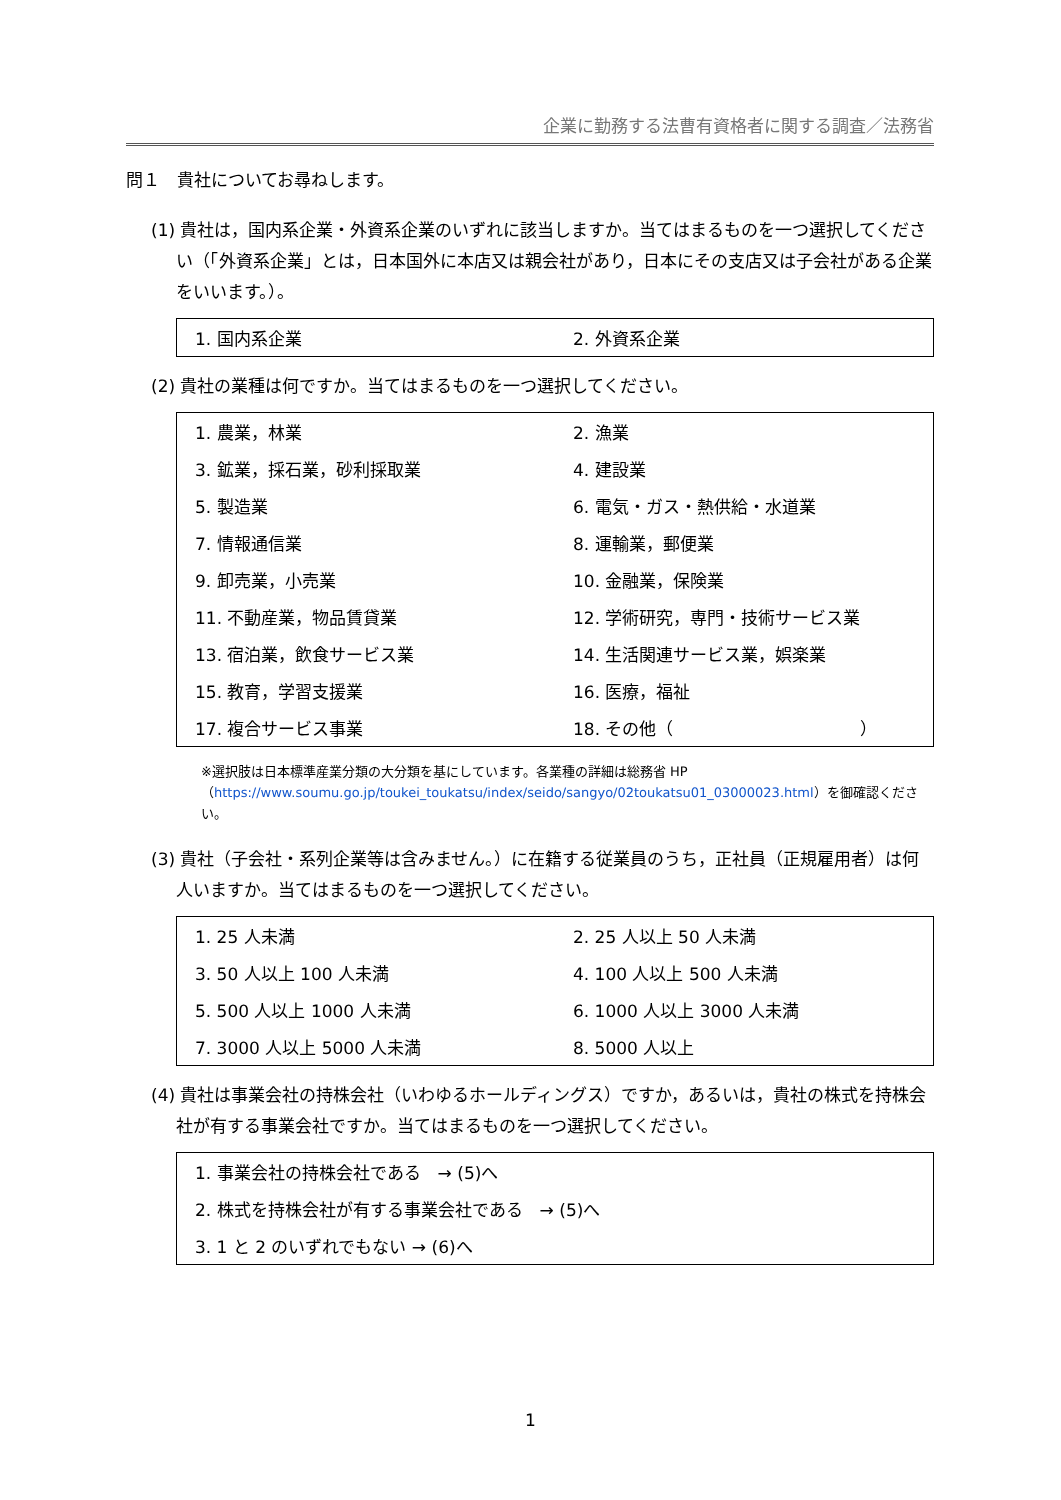企業に勤務する法曹有資格者に関する調査／法務省
問１　貴社についてお尋ねします。
(1) 貴社は，国内系企業・外資系企業のいずれに該当しますか。当てはまるものを一つ選択してください（「外資系企業」とは，日本国外に本店又は親会社があり，日本にその支店又は子会社がある企業をいいます。）。
| 1. 国内系企業 | 2. 外資系企業 |
(2) 貴社の業種は何ですか。当てはまるものを一つ選択してください。
| 1. 農業，林業 | 2. 漁業 |
| 3. 鉱業，採石業，砂利採取業 | 4. 建設業 |
| 5. 製造業 | 6. 電気・ガス・熱供給・水道業 |
| 7. 情報通信業 | 8. 運輸業，郵便業 |
| 9. 卸売業，小売業 | 10. 金融業，保険業 |
| 11. 不動産業，物品賃貸業 | 12. 学術研究，専門・技術サービス業 |
| 13. 宿泊業，飲食サービス業 | 14. 生活関連サービス業，娯楽業 |
| 15. 教育，学習支援業 | 16. 医療，福祉 |
| 17. 複合サービス事業 | 18. その他（ ） |
※選択肢は日本標準産業分類の大分類を基にしています。各業種の詳細は総務省 HP（https://www.soumu.go.jp/toukei_toukatsu/index/seido/sangyo/02toukatsu01_03000023.html）を御確認ください。
(3) 貴社（子会社・系列企業等は含みません。）に在籍する従業員のうち，正社員（正規雇用者）は何人いますか。当てはまるものを一つ選択してください。
| 1. 25 人未満 | 2. 25 人以上 50 人未満 |
| 3. 50 人以上 100 人未満 | 4. 100 人以上 500 人未満 |
| 5. 500 人以上 1000 人未満 | 6. 1000 人以上 3000 人未満 |
| 7. 3000 人以上 5000 人未満 | 8. 5000 人以上 |
(4) 貴社は事業会社の持株会社（いわゆるホールディングス）ですか，あるいは，貴社の株式を持株会社が有する事業会社ですか。当てはまるものを一つ選択してください。
| 1. 事業会社の持株会社である → (5)へ |
| 2. 株式を持株会社が有する事業会社である → (5)へ |
| 3. 1 と 2 のいずれでもない → (6)へ |
1